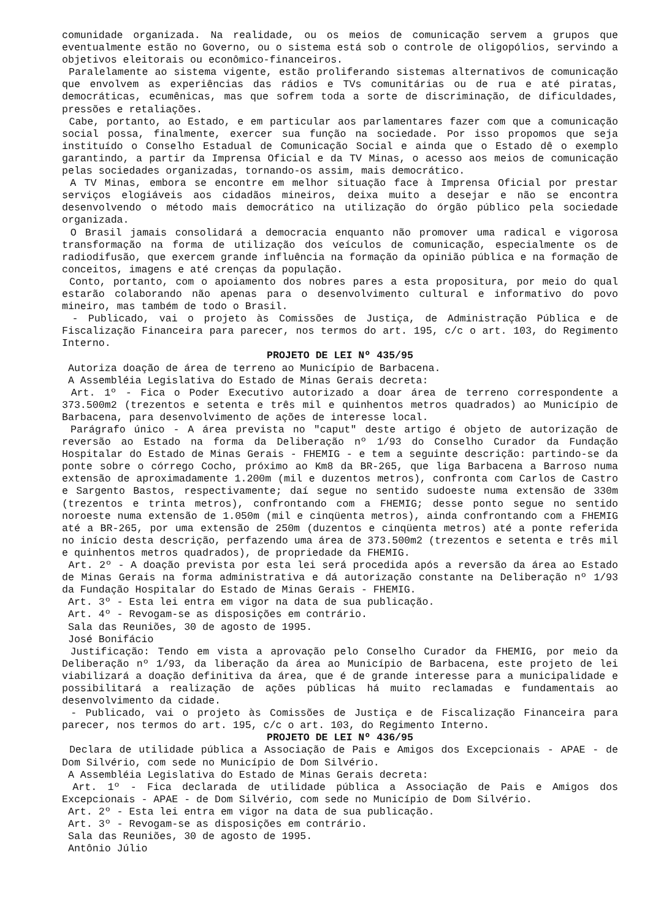comunidade organizada. Na realidade, ou os meios de comunicação servem a grupos que eventualmente estão no Governo, ou o sistema está sob o controle de oligopólios, servindo a objetivos eleitorais ou econômico-financeiros.
Paralelamente ao sistema vigente, estão proliferando sistemas alternativos de comunicação que envolvem as experiências das rádios e TVs comunitárias ou de rua e até piratas, democráticas, ecumênicas, mas que sofrem toda a sorte de discriminação, de dificuldades, pressões e retaliações.
Cabe, portanto, ao Estado, e em particular aos parlamentares fazer com que a comunicação social possa, finalmente, exercer sua função na sociedade. Por isso propomos que seja instituído o Conselho Estadual de Comunicação Social e ainda que o Estado dê o exemplo garantindo, a partir da Imprensa Oficial e da TV Minas, o acesso aos meios de comunicação pelas sociedades organizadas, tornando-os assim, mais democrático.
A TV Minas, embora se encontre em melhor situação face à Imprensa Oficial por prestar serviços elogiáveis aos cidadãos mineiros, deixa muito a desejar e não se encontra desenvolvendo o método mais democrático na utilização do órgão público pela sociedade organizada.
O Brasil jamais consolidará a democracia enquanto não promover uma radical e vigorosa transformação na forma de utilização dos veículos de comunicação, especialmente os de radiodifusão, que exercem grande influência na formação da opinião pública e na formação de conceitos, imagens e até crenças da população.
Conto, portanto, com o apoiamento dos nobres pares a esta propositura, por meio do qual estarão colaborando não apenas para o desenvolvimento cultural e informativo do povo mineiro, mas também de todo o Brasil.
- Publicado, vai o projeto às Comissões de Justiça, de Administração Pública e de Fiscalização Financeira para parecer, nos termos do art. 195, c/c o art. 103, do Regimento Interno.
PROJETO DE LEI Nº 435/95
Autoriza doação de área de terreno ao Município de Barbacena.
A Assembléia Legislativa do Estado de Minas Gerais decreta:
Art. 1º - Fica o Poder Executivo autorizado a doar área de terreno correspondente a 373.500m2 (trezentos e setenta e três mil e quinhentos metros quadrados) ao Município de Barbacena, para desenvolvimento de ações de interesse local.
Parágrafo único - A área prevista no "caput" deste artigo é objeto de autorização de reversão ao Estado na forma da Deliberação nº 1/93 do Conselho Curador da Fundação Hospitalar do Estado de Minas Gerais - FHEMIG - e tem a seguinte descrição: partindo-se da ponte sobre o córrego Cocho, próximo ao Km8 da BR-265, que liga Barbacena a Barroso numa extensão de aproximadamente 1.200m (mil e duzentos metros), confronta com Carlos de Castro e Sargento Bastos, respectivamente; daí segue no sentido sudoeste numa extensão de 330m (trezentos e trinta metros), confrontando com a FHEMIG; desse ponto segue no sentido noroeste numa extensão de 1.050m (mil e cinqüenta metros), ainda confrontando com a FHEMIG até a BR-265, por uma extensão de 250m (duzentos e cinqüenta metros) até a ponte referida no início desta descrição, perfazendo uma área de 373.500m2 (trezentos e setenta e três mil e quinhentos metros quadrados), de propriedade da FHEMIG.
Art. 2º - A doação prevista por esta lei será procedida após a reversão da área ao Estado de Minas Gerais na forma administrativa e dá autorização constante na Deliberação nº 1/93 da Fundação Hospitalar do Estado de Minas Gerais - FHEMIG.
Art. 3º - Esta lei entra em vigor na data de sua publicação.
Art. 4º - Revogam-se as disposições em contrário.
Sala das Reuniões, 30 de agosto de 1995.
José Bonifácio
Justificação: Tendo em vista a aprovação pelo Conselho Curador da FHEMIG, por meio da Deliberação nº 1/93, da liberação da área ao Município de Barbacena, este projeto de lei viabilizará a doação definitiva da área, que é de grande interesse para a municipalidade e possibilitará a realização de ações públicas há muito reclamadas e fundamentais ao desenvolvimento da cidade.
- Publicado, vai o projeto às Comissões de Justiça e de Fiscalização Financeira para parecer, nos termos do art. 195, c/c o art. 103, do Regimento Interno.
PROJETO DE LEI Nº 436/95
Declara de utilidade pública a Associação de Pais e Amigos dos Excepcionais - APAE - de Dom Silvério, com sede no Município de Dom Silvério.
A Assembléia Legislativa do Estado de Minas Gerais decreta:
Art. 1º - Fica declarada de utilidade pública a Associação de Pais e Amigos dos Excepcionais - APAE - de Dom Silvério, com sede no Município de Dom Silvério.
Art. 2º - Esta lei entra em vigor na data de sua publicação.
Art. 3º - Revogam-se as disposições em contrário.
Sala das Reuniões, 30 de agosto de 1995.
Antônio Júlio